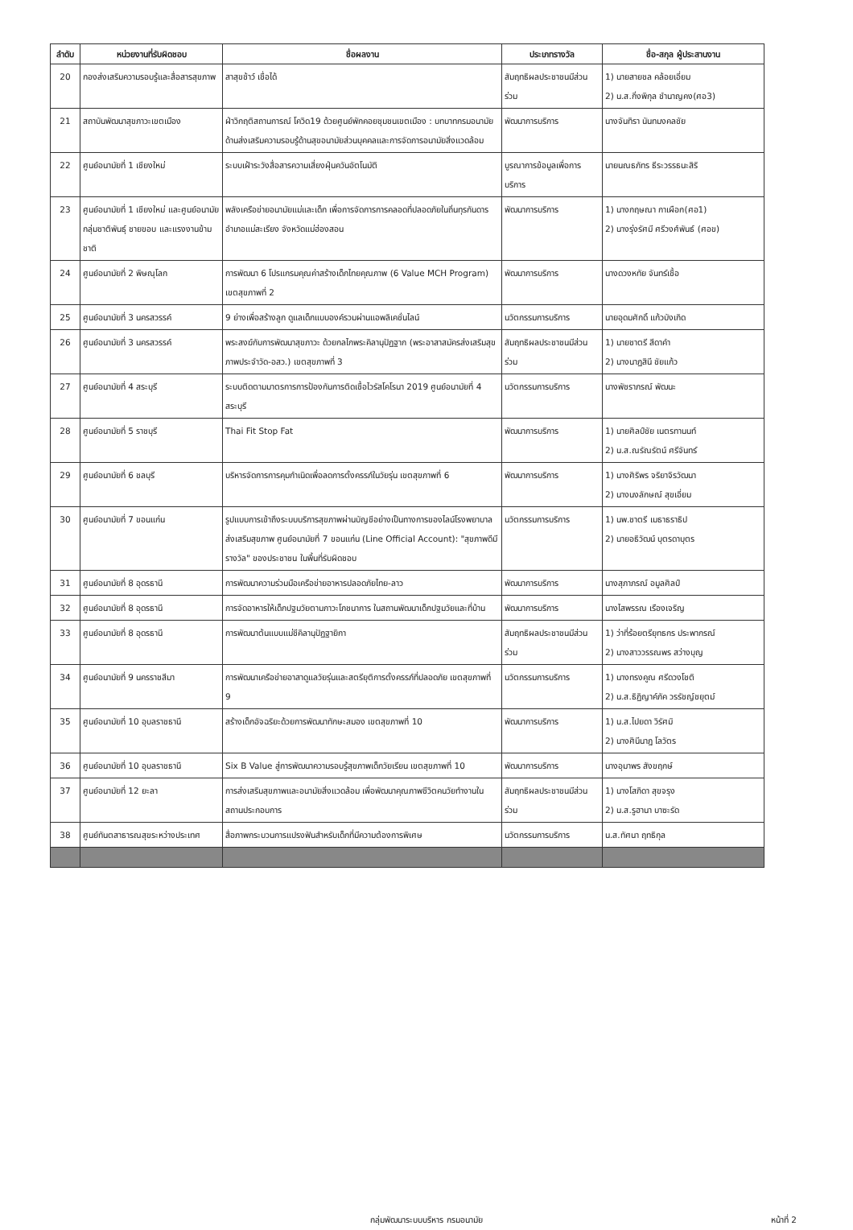| ลำดับ | หน่วยงานที่รับผิดชอบ | ชื่อผลงาน | ประเภทรางวัล | ชื่อ-สกุล ผู้ประสานงาน |
| --- | --- | --- | --- | --- |
| 20 | กองส่งเสริมความรอบรู้และสื่อสารสุขภาพ | สาสุขช้าว์ เชื่อได้ | สัมฤทธิผลประชาชนมีส่วนร่วม | 1) นายสายชล คล้อยเอี่ยม 2) น.ส.กิ่งพิกุล ชำนาญคง(ศอ3) |
| 21 | สถาบันพัฒนาสุขภาวะเขตเมือง | ฝ่าวิกฤติสถานการณ์ โควิด19 ด้วยศูนย์พักคอยชุมชนเขตเมือง : บทบาทกรมอนามัย ด้านส่งเสริมความรอบรู้ด้านสุขอนามัยส่วนบุคคลและการจัดการอนามัยสิ่งแวดล้อม | พัฒนาการบริการ | นางจันทิรา นันทมงคลชัย |
| 22 | ศูนย์อนามัยที่ 1 เชียงใหม่ | ระบบเฝ้าระวังสื่อสารความเสี่ยงฝุ่นควันอัตโนมัติ | บูรณาการข้อมูลเพื่อการบริการ | นายนณธภัทร ธีระวรรธนะสิริ |
| 23 | ศูนย์อนามัยที่ 1 เชียงใหม่ และศูนย์อนามัยกลุ่มชาติพันธุ์ ชายขอบ และแรงงานข้ามชาติ | พลังเครือข่ายอนามัยแม่และเด็ก เพื่อการจัดการการคลอดที่ปลอดภัยในถิ่นทุรกันดาร อำเภอแม่สะเรียง จังหวัดแม่ฮ่องสอน | พัฒนาการบริการ | 1) นางกฤษณา กาเผือก(ศอ1) 2) นางรุ่งรัศมี ศรีวงศ์พันธ์ (ศอข) |
| 24 | ศูนย์อนามัยที่ 2 พิษณุโลก | การพัฒนา 6 โปรแกรมคุณค่าสร้างเด็กไทยคุณภาพ (6 Value MCH Program) เขตสุขภาพที่ 2 | พัฒนาการบริการ | นางดวงหทัย จันทร์เชื้อ |
| 25 | ศูนย์อนามัยที่ 3 นครสวรรค์ | 9 ย่างเพื่อสร้างลูก ดูแลเด็กแบบองค์รวมผ่านแอพลิเคชั่นไลน์ | นวัตกรรมการบริการ | นายอุดมศักดิ์ แก้วบังเกิด |
| 26 | ศูนย์อนามัยที่ 3 นครสวรรค์ | พระสงฆ์กับการพัฒนาสุขภาวะ ด้วยกลไกพระคิลานุปัฏฐาก (พระอาสาสมัครส่งเสริมสุขภาพประจำวัด-อสว.) เขตสุขภาพที่ 3 | สัมฤทธิผลประชาชนมีส่วนร่วม | 1) นายชาตรี สีดาคำ 2) นางนาฏสินี ชัยแก้ว |
| 27 | ศูนย์อนามัยที่ 4 สระบุรี | ระบบติดตามมาตรการการป้องกันการติดเชื้อไวรัสโคโรนา 2019 ศูนย์อนามัยที่ 4 สระบุรี | นวัตกรรมการบริการ | นางพัชราภรณ์ พัฒนะ |
| 28 | ศูนย์อนามัยที่ 5 ราชบุรี | Thai Fit Stop Fat | พัฒนาการบริการ | 1) นายศิลป์ชัย เนตรทานนท์ 2) น.ส.ณรัณรัตน์ ศรีจันทร์ |
| 29 | ศูนย์อนามัยที่ 6 ชลบุรี | บริหารจัดการการคุมกำเนิดเพื่อลดการตั้งครรภ์ในวัยรุ่น เขตสุขภาพที่ 6 | พัฒนาการบริการ | 1) นางศิริพร จริยาจิรวัฒนา 2) นางนงลักษณ์ สุขเอี่ยม |
| 30 | ศูนย์อนามัยที่ 7 ขอนแก่น | รูปแบบการเข้าถึงระบบบริการสุขภาพผ่านบัญชีอย่างเป็นทางการของไลน์โรงพยาบาลส่งเสริมสุขภาพ ศูนย์อนามัยที่ 7 ขอนแก่น (Line Official Account): "สุขภาพดีมี รางวัล" ของประชาชน ในพื้นที่รับผิดชอบ | นวัตกรรมการบริการ | 1) นพ.ชาตรี เมธาธราธิป 2) นายอธิวัฒน์ บุตรดาบุตร |
| 31 | ศูนย์อนามัยที่ 8 อุดรธานี | การพัฒนาความร่วมมือเครือข่ายอาหารปลอดภัยไทย-ลาว | พัฒนาการบริการ | นางสุภาภรณ์ อมูลศิลป์ |
| 32 | ศูนย์อนามัยที่ 8 อุดรธานี | การจัดอาหารให้เด็กปฐมวัยตามภาวะโภชนาการ ในสถานพัฒนาเด็กปฐมวัยและที่บ้าน | พัฒนาการบริการ | นางไสพรรณ เรืองเจริญ |
| 33 | ศูนย์อนามัยที่ 8 อุดรธานี | การพัฒนาต้นแบบแม่ชีคิลานุปัฏฐายิกา | สัมฤทธิผลประชาชนมีส่วนร่วม | 1) ว่าที่ร้อยตรียุทธกร ประพากรณ์ 2) นางสาววรรณพร สว่างบุญ |
| 34 | ศูนย์อนามัยที่ 9 นครราชสีมา | การพัฒนาเครือข่ายอาสาดูแลวัยรุ่นและสตรียุติการตั้งครรภ์ที่ปลอดภัย เขตสุขภาพที่ 9 | นวัตกรรมการบริการ | 1) นางทรงคูณ ศรีดวงโชติ 2) น.ส.ธิฏิญาค์ภัค วรรัชญ์ชยุตม์ |
| 35 | ศูนย์อนามัยที่ 10 อุบลราชธานี | สร้างเด็กอัจฉริยะด้วยการพัฒนาทักษะสมอง เขตสุขภาพที่ 10 | พัฒนาการบริการ | 1) น.ส.ไปยดา วิรัศมิ 2) นางศินีนาฎ โลวัตร |
| 36 | ศูนย์อนามัยที่ 10 อุบลราชธานี | Six B Value สู่การพัฒนาความรอบรู้สุขภาพเด็กวัยเรียน เขตสุขภาพที่ 10 | พัฒนาการบริการ | นางอุมาพร สังขฤกษ์ |
| 37 | ศูนย์อนามัยที่ 12 ยะลา | การส่งเสริมสุขภาพและอนามัยสิ่งแวดล้อม เพื่อพัฒนาคุณภาพชีวิตคนวัยทำงานในสถานประกอบการ | สัมฤทธิผลประชาชนมีส่วนร่วม | 1) นางโสภิดา สุขจรุง 2) น.ส.รูฮานา บาซะรัด |
| 38 | ศูนย์ทันตสาธารณสุขระหว่างประเทศ | สื่อภาพกระบวนการแปรงฟันสำหรับเด็กที่มีความต้องการพิเศษ | นวัตกรรมการบริการ | น.ส.ทัศนา ฤทธิกุล |
กลุ่มพัฒนาระบบบริหาร กรมอนามัย
หน้าที่ 2